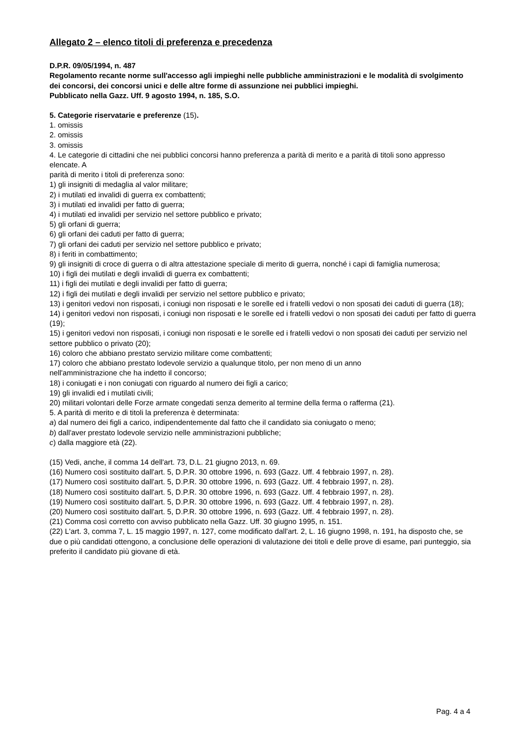Allegato 2 – elenco titoli di preferenza e precedenza
D.P.R. 09/05/1994, n. 487
Regolamento recante norme sull'accesso agli impieghi nelle pubbliche amministrazioni e le modalità di svolgimento dei concorsi, dei concorsi unici e delle altre forme di assunzione nei pubblici impieghi.
Pubblicato nella Gazz. Uff. 9 agosto 1994, n. 185, S.O.
5. Categorie riservatarie e preferenze (15).
1. omissis
2. omissis
3. omissis
4. Le categorie di cittadini che nei pubblici concorsi hanno preferenza a parità di merito e a parità di titoli sono appresso elencate. A
parità di merito i titoli di preferenza sono:
1) gli insigniti di medaglia al valor militare;
2) i mutilati ed invalidi di guerra ex combattenti;
3) i mutilati ed invalidi per fatto di guerra;
4) i mutilati ed invalidi per servizio nel settore pubblico e privato;
5) gli orfani di guerra;
6) gli orfani dei caduti per fatto di guerra;
7) gli orfani dei caduti per servizio nel settore pubblico e privato;
8) i feriti in combattimento;
9) gli insigniti di croce di guerra o di altra attestazione speciale di merito di guerra, nonché i capi di famiglia numerosa;
10) i figli dei mutilati e degli invalidi di guerra ex combattenti;
11) i figli dei mutilati e degli invalidi per fatto di guerra;
12) i figli dei mutilati e degli invalidi per servizio nel settore pubblico e privato;
13) i genitori vedovi non risposati, i coniugi non risposati e le sorelle ed i fratelli vedovi o non sposati dei caduti di guerra (18);
14) i genitori vedovi non risposati, i coniugi non risposati e le sorelle ed i fratelli vedovi o non sposati dei caduti per fatto di guerra (19);
15) i genitori vedovi non risposati, i coniugi non risposati e le sorelle ed i fratelli vedovi o non sposati dei caduti per servizio nel settore pubblico o privato (20);
16) coloro che abbiano prestato servizio militare come combattenti;
17) coloro che abbiano prestato lodevole servizio a qualunque titolo, per non meno di un anno
nell'amministrazione che ha indetto il concorso;
18) i coniugati e i non coniugati con riguardo al numero dei figli a carico;
19) gli invalidi ed i mutilati civili;
20) militari volontari delle Forze armate congedati senza demerito al termine della ferma o rafferma (21).
5. A parità di merito e di titoli la preferenza è determinata:
a) dal numero dei figli a carico, indipendentemente dal fatto che il candidato sia coniugato o meno;
b) dall'aver prestato lodevole servizio nelle amministrazioni pubbliche;
c) dalla maggiore età (22).
(15) Vedi, anche, il comma 14 dell'art. 73, D.L. 21 giugno 2013, n. 69.
(16) Numero così sostituito dall'art. 5, D.P.R. 30 ottobre 1996, n. 693 (Gazz. Uff. 4 febbraio 1997, n. 28).
(17) Numero così sostituito dall'art. 5, D.P.R. 30 ottobre 1996, n. 693 (Gazz. Uff. 4 febbraio 1997, n. 28).
(18) Numero così sostituito dall'art. 5, D.P.R. 30 ottobre 1996, n. 693 (Gazz. Uff. 4 febbraio 1997, n. 28).
(19) Numero così sostituito dall'art. 5, D.P.R. 30 ottobre 1996, n. 693 (Gazz. Uff. 4 febbraio 1997, n. 28).
(20) Numero così sostituito dall'art. 5, D.P.R. 30 ottobre 1996, n. 693 (Gazz. Uff. 4 febbraio 1997, n. 28).
(21) Comma così corretto con avviso pubblicato nella Gazz. Uff. 30 giugno 1995, n. 151.
(22) L'art. 3, comma 7, L. 15 maggio 1997, n. 127, come modificato dall'art. 2, L. 16 giugno 1998, n. 191, ha disposto che, se due o più candidati ottengono, a conclusione delle operazioni di valutazione dei titoli e delle prove di esame, pari punteggio, sia preferito il candidato più giovane di età.
Pag. 4 a 4